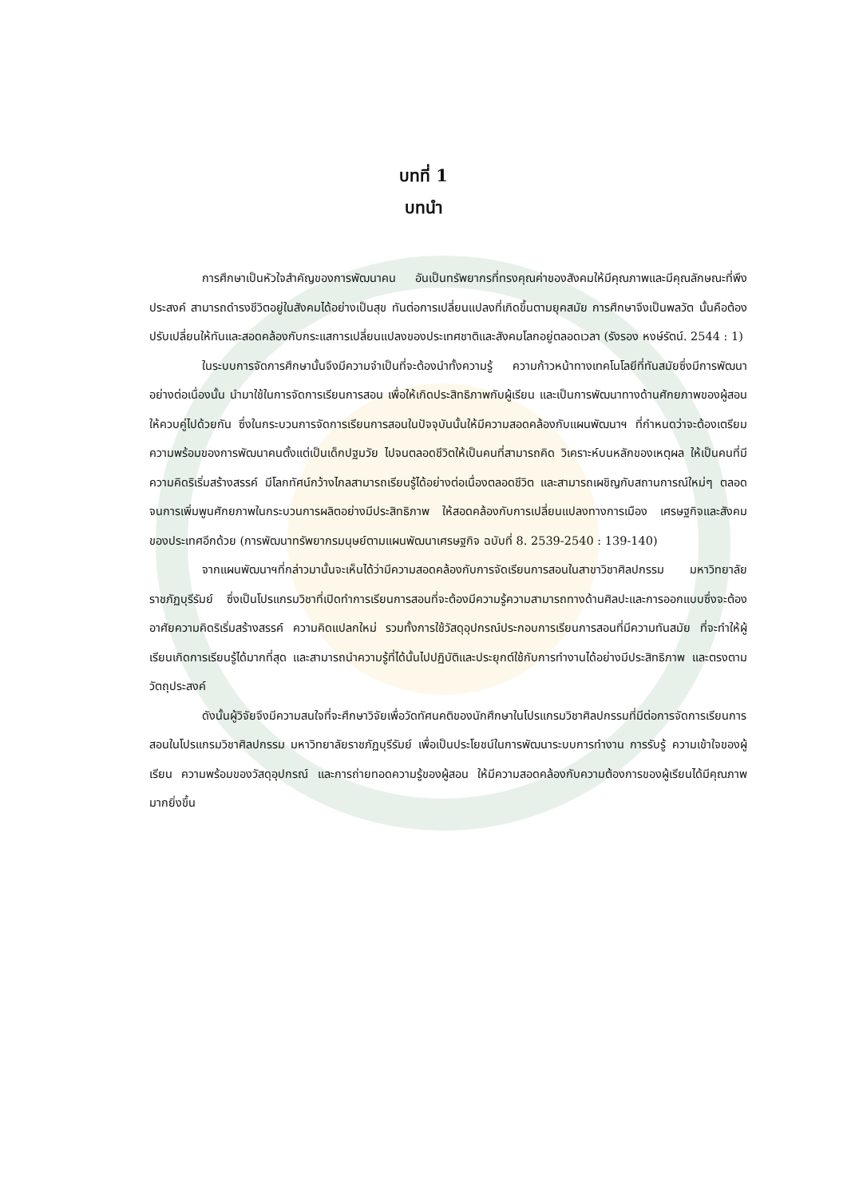บทที่ 1
บทนำ
การศึกษาเป็นหัวใจสำคัญของการพัฒนาคน อันเป็นทรัพยากรที่ทรงคุณค่าของสังคมให้มีคุณภาพและมีคุณลักษณะที่พึงประสงค์ สามารถดำรงชีวิตอยู่ในสังคมได้อย่างเป็นสุข ทันต่อการเปลี่ยนแปลงที่เกิดขึ้นตามยุคสมัย การศึกษาจึงเป็นพลวัต นั้นคือต้องปรับเปลี่ยนให้ทันและสอดคล้องกับกระแสการเปลี่ยนแปลงของประเทศชาติและสังคมโลกอยู่ตลอดเวลา (รังรอง หงษ์รัตน์. 2544 : 1)
ในระบบการจัดการศึกษานั้นจึงมีความจำเป็นที่จะต้องนำทั้งความรู้ ความก้าวหน้าทางเทคโนโลยีที่ทันสมัยซึ่งมีการพัฒนาอย่างต่อเนื่องนั้น นำมาใช้ในการจัดการเรียนการสอน เพื่อให้เกิดประสิทธิภาพกับผู้เรียน และเป็นการพัฒนาทางด้านศักยภาพของผู้สอนให้ควบคู่ไปด้วยกัน ซึ่งในกระบวนการจัดการเรียนการสอนในปัจจุบันนั้นให้มีความสอดคล้องกับแผนพัฒนาฯ ที่กำหนดว่าจะต้องเตรียมความพร้อมของการพัฒนาคนตั้งแต่เป็นเด็กปฐมวัย ไปจนตลอดชีวิตให้เป็นคนที่สามารถคิด วิเคราะห์บนหลักของเหตุผล ให้เป็นคนที่มีความคิดริเริ่มสร้างสรรค์ มีโลกทัศน์กว้างไกลสามารถเรียนรู้ได้อย่างต่อเนื่องตลอดชีวิต และสามารถเผชิญกับสถานการณ์ใหม่ๆ ตลอดจนการเพิ่มพูนศักยภาพในกระบวนการผลิตอย่างมีประสิทธิภาพ ให้สอดคล้องกับการเปลี่ยนแปลงทางการเมือง เศรษฐกิจและสังคมของประเทศอีกด้วย (การพัฒนาทรัพยากรมนุษย์ตามแผนพัฒนาเศรษฐกิจ ฉบับที่ 8. 2539-2540 : 139-140)
จากแผนพัฒนาฯที่กล่าวมานั้นจะเห็นได้ว่ามีความสอดคล้องกับการจัดเรียนการสอนในสาขาวิชาศิลปกรรม มหาวิทยาลัยราชภัฏบุรีรัมย์ ซึ่งเป็นโปรแกรมวิชาที่เปิดทำการเรียนการสอนที่จะต้องมีความรู้ความสามารถทางด้านศิลปะและการออกแบบซึ่งจะต้องอาศัยความคิดริเริ่มสร้างสรรค์ ความคิดแปลกใหม่ รวมทั้งการใช้วัสดุอุปกรณ์ประกอบการเรียนการสอนที่มีความทันสมัย ที่จะทำให้ผู้เรียนเกิดการเรียนรู้ได้มากที่สุด และสามารถนำความรู้ที่ได้นั้นไปปฏิบัติและประยุกต์ใช้กับการทำงานได้อย่างมีประสิทธิภาพ และตรงตามวัตถุประสงค์
ดังนั้นผู้วิจัยจึงมีความสนใจที่จะศึกษาวิจัยเพื่อวัดทัศนคติของนักศึกษาในโปรแกรมวิชาศิลปกรรมที่มีต่อการจัดการเรียนการสอนในโปรแกรมวิชาศิลปกรรม มหาวิทยาลัยราชภัฏบุรีรัมย์ เพื่อเป็นประโยชน์ในการพัฒนาระบบการทำงาน การรับรู้ ความเข้าใจของผู้เรียน ความพร้อมของวัสดุอุปกรณ์ และการถ่ายทอดความรู้ของผู้สอน ให้มีความสอดคล้องกับความต้องการของผู้เรียนได้มีคุณภาพมากยิ่งขึ้น